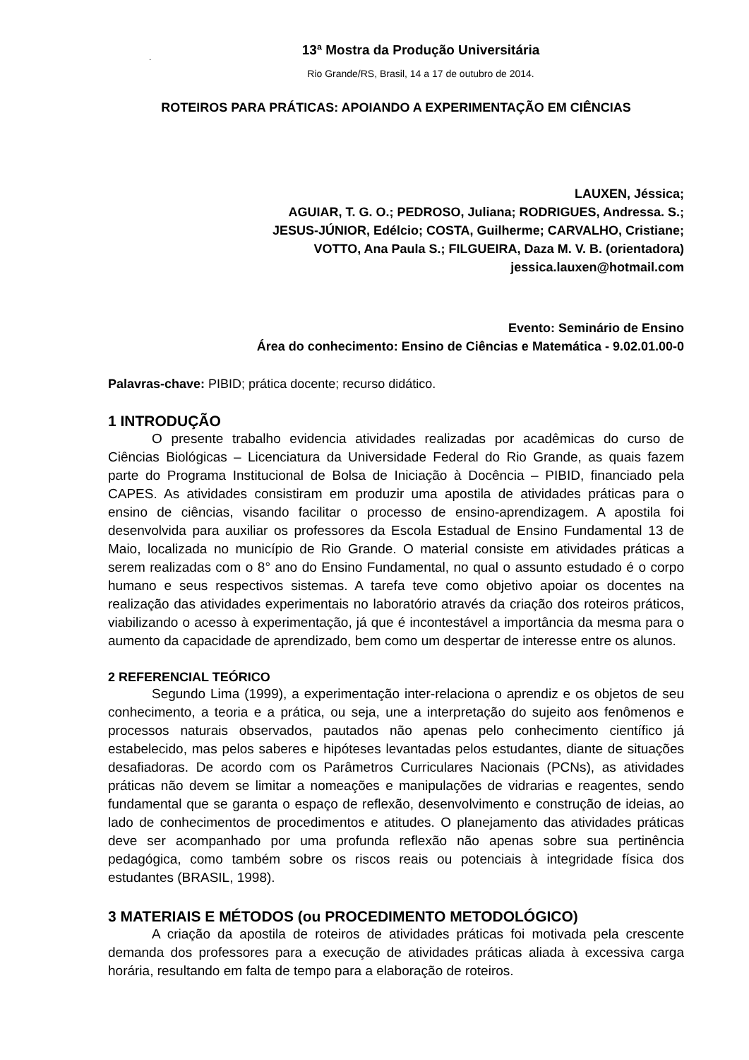13ª Mostra da Produção Universitária
.
Rio Grande/RS, Brasil, 14 a 17 de outubro de 2014.
ROTEIROS PARA PRÁTICAS: APOIANDO A EXPERIMENTAÇÃO EM CIÊNCIAS
LAUXEN, Jéssica;
AGUIAR, T. G. O.; PEDROSO, Juliana; RODRIGUES, Andressa. S.;
JESUS-JÚNIOR, Edélcio; COSTA, Guilherme; CARVALHO, Cristiane;
VOTTO, Ana Paula S.; FILGUEIRA, Daza M. V. B. (orientadora)
jessica.lauxen@hotmail.com
Evento: Seminário de Ensino
Área do conhecimento: Ensino de Ciências e Matemática - 9.02.01.00-0
Palavras-chave: PIBID; prática docente; recurso didático.
1 INTRODUÇÃO
O presente trabalho evidencia atividades realizadas por acadêmicas do curso de Ciências Biológicas – Licenciatura da Universidade Federal do Rio Grande, as quais fazem parte do Programa Institucional de Bolsa de Iniciação à Docência – PIBID, financiado pela CAPES. As atividades consistiram em produzir uma apostila de atividades práticas para o ensino de ciências, visando facilitar o processo de ensino-aprendizagem. A apostila foi desenvolvida para auxiliar os professores da Escola Estadual de Ensino Fundamental 13 de Maio, localizada no município de Rio Grande. O material consiste em atividades práticas a serem realizadas com o 8° ano do Ensino Fundamental, no qual o assunto estudado é o corpo humano e seus respectivos sistemas. A tarefa teve como objetivo apoiar os docentes na realização das atividades experimentais no laboratório através da criação dos roteiros práticos, viabilizando o acesso à experimentação, já que é incontestável a importância da mesma para o aumento da capacidade de aprendizado, bem como um despertar de interesse entre os alunos.
2 REFERENCIAL TEÓRICO
Segundo Lima (1999), a experimentação inter-relaciona o aprendiz e os objetos de seu conhecimento, a teoria e a prática, ou seja, une a interpretação do sujeito aos fenômenos e processos naturais observados, pautados não apenas pelo conhecimento científico já estabelecido, mas pelos saberes e hipóteses levantadas pelos estudantes, diante de situações desafiadoras. De acordo com os Parâmetros Curriculares Nacionais (PCNs), as atividades práticas não devem se limitar a nomeações e manipulações de vidrarias e reagentes, sendo fundamental que se garanta o espaço de reflexão, desenvolvimento e construção de ideias, ao lado de conhecimentos de procedimentos e atitudes. O planejamento das atividades práticas deve ser acompanhado por uma profunda reflexão não apenas sobre sua pertinência pedagógica, como também sobre os riscos reais ou potenciais à integridade física dos estudantes (BRASIL, 1998).
3 MATERIAIS E MÉTODOS (ou PROCEDIMENTO METODOLÓGICO)
A criação da apostila de roteiros de atividades práticas foi motivada pela crescente demanda dos professores para a execução de atividades práticas aliada à excessiva carga horária, resultando em falta de tempo para a elaboração de roteiros.